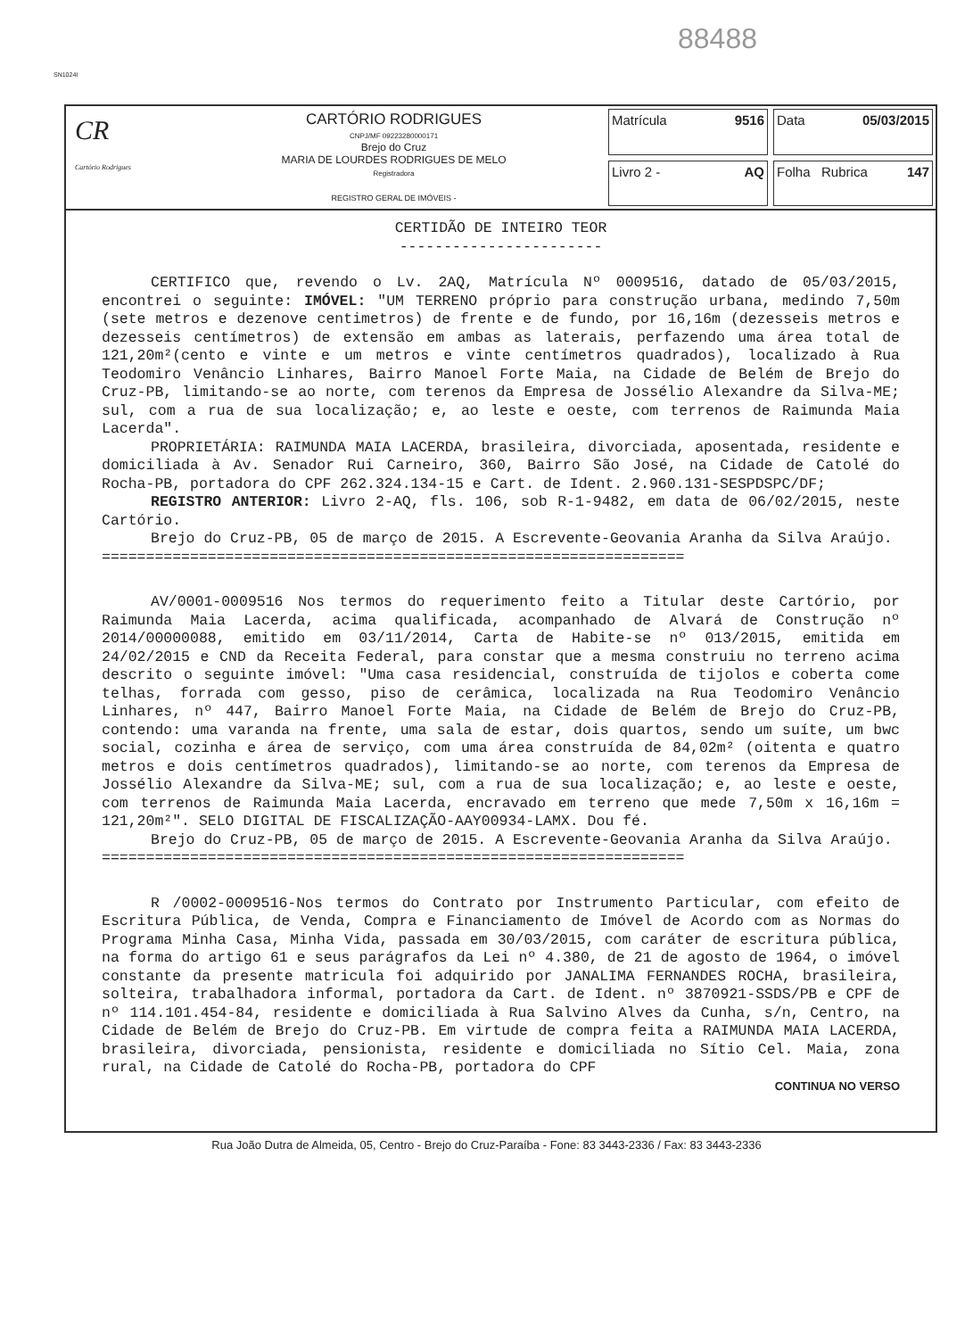88488
SN1024I
CR
Cartório Rodrigues
CARTÓRIO RODRIGUES
CNPJ/MF 09223280000171
Brejo do Cruz
MARIA DE LOURDES RODRIGUES DE MELO
Registradora
REGISTRO GERAL DE IMÓVEIS -
Matrícula 9516
Data 05/03/2015
Livro 2 - AQ
Folha 147 Rubrica
CERTIDÃO DE INTEIRO TEOR
-----------------------
CERTIFICO que, revendo o Lv. 2AQ, Matrícula Nº 0009516, datado de 05/03/2015, encontrei o seguinte: IMÓVEL: "UM TERRENO próprio para construção urbana, medindo 7,50m (sete metros e dezenove centimetros) de frente e de fundo, por 16,16m (dezesseis metros e dezesseis centímetros) de extensão em ambas as laterais, perfazendo uma área total de 121,20m²(cento e vinte e um metros e vinte centímetros quadrados), localizado à Rua Teodomiro Venâncio Linhares, Bairro Manoel Forte Maia, na Cidade de Belém de Brejo do Cruz-PB, limitando-se ao norte, com terenos da Empresa de Jossélio Alexandre da Silva-ME; sul, com a rua de sua localização; e, ao leste e oeste, com terrenos de Raimunda Maia Lacerda".
PROPRIETÁRIA: RAIMUNDA MAIA LACERDA, brasileira, divorciada, aposentada, residente e domiciliada à Av. Senador Rui Carneiro, 360, Bairro São José, na Cidade de Catolé do Rocha-PB, portadora do CPF 262.324.134-15 e Cart. de Ident. 2.960.131-SESPDSPC/DF;
REGISTRO ANTERIOR: Livro 2-AQ, fls. 106, sob R-1-9482, em data de 06/02/2015, neste Cartório.
Brejo do Cruz-PB, 05 de março de 2015. A Escrevente-Geovania Aranha da Silva Araújo.
==================================================================
AV/0001-0009516 Nos termos do requerimento feito a Titular deste Cartório, por Raimunda Maia Lacerda, acima qualificada, acompanhado de Alvará de Construção nº 2014/00000088, emitido em 03/11/2014, Carta de Habite-se nº 013/2015, emitida em 24/02/2015 e CND da Receita Federal, para constar que a mesma construiu no terreno acima descrito o seguinte imóvel: "Uma casa residencial, construída de tijolos e coberta come telhas, forrada com gesso, piso de cerâmica, localizada na Rua Teodomiro Venâncio Linhares, nº 447, Bairro Manoel Forte Maia, na Cidade de Belém de Brejo do Cruz-PB, contendo: uma varanda na frente, uma sala de estar, dois quartos, sendo um suíte, um bwc social, cozinha e área de serviço, com uma área construída de 84,02m² (oitenta e quatro metros e dois centímetros quadrados), limitando-se ao norte, com terenos da Empresa de Jossélio Alexandre da Silva-ME; sul, com a rua de sua localização; e, ao leste e oeste, com terrenos de Raimunda Maia Lacerda, encravado em terreno que mede 7,50m x 16,16m = 121,20m²". SELO DIGITAL DE FISCALIZAÇÃO-AAY00934-LAMX. Dou fé.
Brejo do Cruz-PB, 05 de março de 2015. A Escrevente-Geovania Aranha da Silva Araújo.
==================================================================
R /0002-0009516-Nos termos do Contrato por Instrumento Particular, com efeito de Escritura Pública, de Venda, Compra e Financiamento de Imóvel de Acordo com as Normas do Programa Minha Casa, Minha Vida, passada em 30/03/2015, com caráter de escritura pública, na forma do artigo 61 e seus parágrafos da Lei nº 4.380, de 21 de agosto de 1964, o imóvel constante da presente matricula foi adquirido por JANALIMA FERNANDES ROCHA, brasileira, solteira, trabalhadora informal, portadora da Cart. de Ident. nº 3870921-SSDS/PB e CPF de nº 114.101.454-84, residente e domiciliada à Rua Salvino Alves da Cunha, s/n, Centro, na Cidade de Belém de Brejo do Cruz-PB. Em virtude de compra feita a RAIMUNDA MAIA LACERDA, brasileira, divorciada, pensionista, residente e domiciliada no Sítio Cel. Maia, zona rural, na Cidade de Catolé do Rocha-PB, portadora do CPF
CONTINUA NO VERSO
Rua João Dutra de Almeida, 05, Centro - Brejo do Cruz-Paraíba - Fone: 83 3443-2336 / Fax: 83 3443-2336